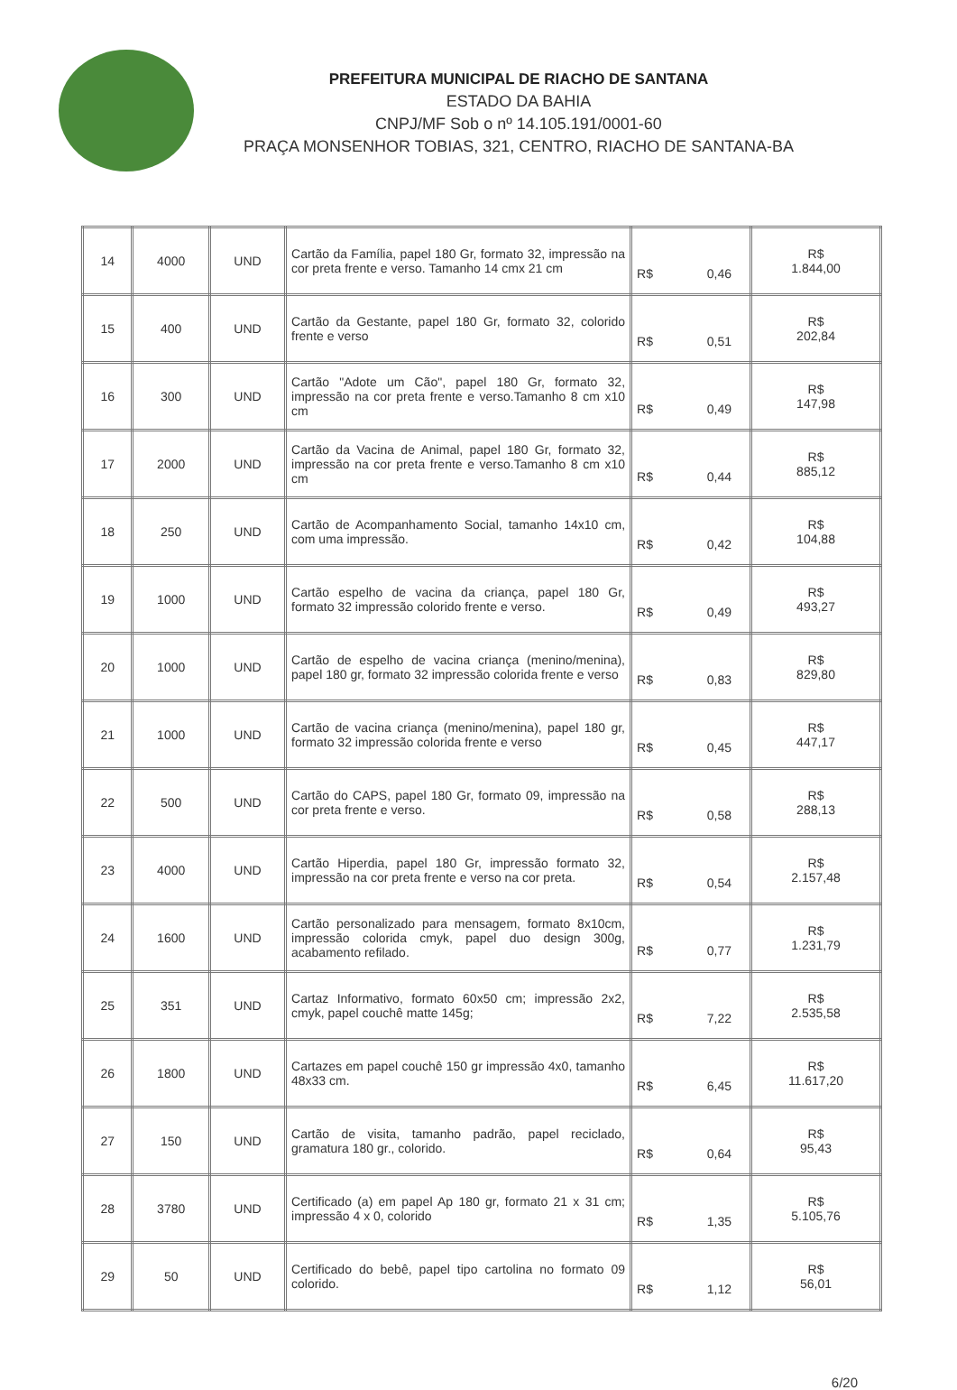PREFEITURA MUNICIPAL DE RIACHO DE SANTANA
ESTADO DA BAHIA
CNPJ/MF Sob o nº 14.105.191/0001-60
PRAÇA MONSENHOR TOBIAS, 321, CENTRO, RIACHO DE SANTANA-BA
| 14 | 4000 | UND | Cartão da Família, papel 180 Gr, formato 32, impressão na cor preta frente e verso. Tamanho 14 cmx 21 cm | R$ 0,46 | R$ 1.844,00 |
| 15 | 400 | UND | Cartão da Gestante, papel 180 Gr, formato 32, colorido frente e verso | R$ 0,51 | R$ 202,84 |
| 16 | 300 | UND | Cartão "Adote um Cão", papel 180 Gr, formato 32, impressão na cor preta frente e verso.Tamanho 8 cm x10 cm | R$ 0,49 | R$ 147,98 |
| 17 | 2000 | UND | Cartão da Vacina de Animal, papel 180 Gr, formato 32, impressão na cor preta frente e verso.Tamanho 8 cm x10 cm | R$ 0,44 | R$ 885,12 |
| 18 | 250 | UND | Cartão de Acompanhamento Social, tamanho 14x10 cm, com uma impressão. | R$ 0,42 | R$ 104,88 |
| 19 | 1000 | UND | Cartão espelho de vacina da criança, papel 180 Gr, formato 32 impressão colorido frente e verso. | R$ 0,49 | R$ 493,27 |
| 20 | 1000 | UND | Cartão de espelho de vacina criança (menino/menina), papel 180 gr, formato 32 impressão colorida frente e verso | R$ 0,83 | R$ 829,80 |
| 21 | 1000 | UND | Cartão de vacina criança (menino/menina), papel 180 gr, formato 32 impressão colorida frente e verso | R$ 0,45 | R$ 447,17 |
| 22 | 500 | UND | Cartão do CAPS, papel 180 Gr, formato 09, impressão na cor preta frente e verso. | R$ 0,58 | R$ 288,13 |
| 23 | 4000 | UND | Cartão Hiperdia, papel 180 Gr, impressão formato 32, impressão na cor preta frente e verso na cor preta. | R$ 0,54 | R$ 2.157,48 |
| 24 | 1600 | UND | Cartão personalizado para mensagem, formato 8x10cm, impressão colorida cmyk, papel duo design 300g, acabamento refilado. | R$ 0,77 | R$ 1.231,79 |
| 25 | 351 | UND | Cartaz Informativo, formato 60x50 cm; impressão 2x2, cmyk, papel couchê matte 145g; | R$ 7,22 | R$ 2.535,58 |
| 26 | 1800 | UND | Cartazes em papel couchê 150 gr impressão 4x0, tamanho 48x33 cm. | R$ 6,45 | R$ 11.617,20 |
| 27 | 150 | UND | Cartão de visita, tamanho padrão, papel reciclado, gramatura 180 gr., colorido. | R$ 0,64 | R$ 95,43 |
| 28 | 3780 | UND | Certificado (a) em papel Ap 180 gr, formato 21 x 31 cm; impressão 4 x 0, colorido | R$ 1,35 | R$ 5.105,76 |
| 29 | 50 | UND | Certificado do bebê, papel tipo cartolina no formato 09 colorido. | R$ 1,12 | R$ 56,01 |
6/20